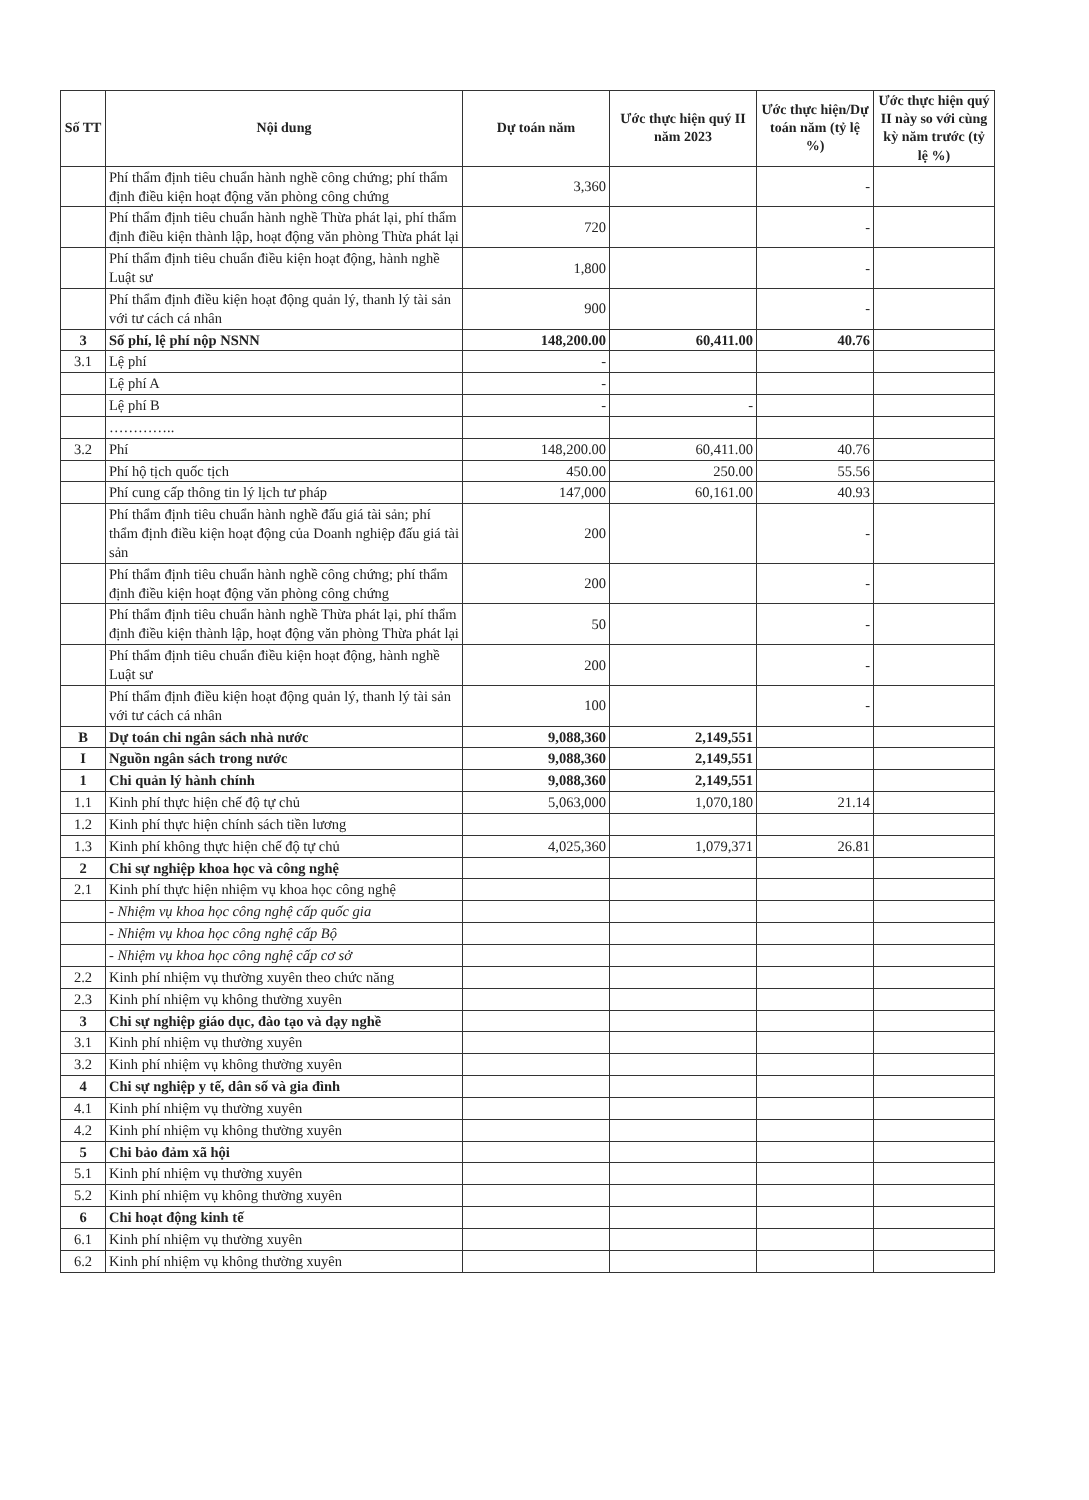| Số TT | Nội dung | Dự toán năm | Ước thực hiện quý II năm 2023 | Ước thực hiện/Dự toán năm (tỷ lệ %) | Ước thực hiện quý II này so với cùng kỳ năm trước (tỷ lệ %) |
| --- | --- | --- | --- | --- | --- |
| | Phí thẩm định tiêu chuẩn hành nghề công chứng; phí thẩm định điều kiện hoạt động văn phòng công chứng | 3,360 | | - | |
| | Phí thẩm định tiêu chuẩn hành nghề Thừa phát lại, phí thẩm định điều kiện thành lập, hoạt động văn phòng Thừa phát lại | 720 | | - | |
| | Phí thẩm định tiêu chuẩn điều kiện hoạt động, hành nghề Luật sư | 1,800 | | - | |
| | Phí thẩm định điều kiện hoạt động quản lý, thanh lý tài sản với tư cách cá nhân | 900 | | - | |
| 3 | Số phí, lệ phí nộp NSNN | 148,200.00 | 60,411.00 | 40.76 | |
| 3.1 | Lệ phí | - | | | |
| | Lệ phí A | - | | | |
| | Lệ phí B | - | - | | |
| | ………….. | | | | |
| 3.2 | Phí | 148,200.00 | 60,411.00 | 40.76 | |
| | Phí hộ tịch quốc tịch | 450.00 | 250.00 | 55.56 | |
| | Phí cung cấp thông tin lý lịch tư pháp | 147,000 | 60,161.00 | 40.93 | |
| | Phí thẩm định tiêu chuẩn hành nghề đấu giá tài sản; phí thẩm định điều kiện hoạt động của Doanh nghiệp đấu giá tài sản | 200 | | - | |
| | Phí thẩm định tiêu chuẩn hành nghề công chứng; phí thẩm định điều kiện hoạt động văn phòng công chứng | 200 | | - | |
| | Phí thẩm định tiêu chuẩn hành nghề Thừa phát lại, phí thẩm định điều kiện thành lập, hoạt động văn phòng Thừa phát lại | 50 | | - | |
| | Phí thẩm định tiêu chuẩn điều kiện hoạt động, hành nghề Luật sư | 200 | | - | |
| | Phí thẩm định điều kiện hoạt động quản lý, thanh lý tài sản với tư cách cá nhân | 100 | | - | |
| B | Dự toán chi ngân sách nhà nước | 9,088,360 | 2,149,551 | | |
| I | Nguồn ngân sách trong nước | 9,088,360 | 2,149,551 | | |
| 1 | Chi quản lý hành chính | 9,088,360 | 2,149,551 | | |
| 1.1 | Kinh phí thực hiện chế độ tự chủ | 5,063,000 | 1,070,180 | 21.14 | |
| 1.2 | Kinh phí thực hiện chính sách tiền lương | | | | |
| 1.3 | Kinh phí không thực hiện chế độ tự chủ | 4,025,360 | 1,079,371 | 26.81 | |
| 2 | Chi sự nghiệp khoa học và công nghệ | | | | |
| 2.1 | Kinh phí thực hiện nhiệm vụ khoa học công nghệ | | | | |
| | - Nhiệm vụ khoa học công nghệ cấp quốc gia | | | | |
| | - Nhiệm vụ khoa học công nghệ cấp Bộ | | | | |
| | - Nhiệm vụ khoa học công nghệ cấp cơ sở | | | | |
| 2.2 | Kinh phí nhiệm vụ thường xuyên theo chức năng | | | | |
| 2.3 | Kinh phí nhiệm vụ không thường xuyên | | | | |
| 3 | Chi sự nghiệp giáo dục, đào tạo và dạy nghề | | | | |
| 3.1 | Kinh phí nhiệm vụ thường xuyên | | | | |
| 3.2 | Kinh phí nhiệm vụ không thường xuyên | | | | |
| 4 | Chi sự nghiệp y tế, dân số và gia đình | | | | |
| 4.1 | Kinh phí nhiệm vụ thường xuyên | | | | |
| 4.2 | Kinh phí nhiệm vụ không thường xuyên | | | | |
| 5 | Chi bảo đảm xã hội | | | | |
| 5.1 | Kinh phí nhiệm vụ thường xuyên | | | | |
| 5.2 | Kinh phí nhiệm vụ không thường xuyên | | | | |
| 6 | Chi hoạt động kinh tế | | | | |
| 6.1 | Kinh phí nhiệm vụ thường xuyên | | | | |
| 6.2 | Kinh phí nhiệm vụ không thường xuyên | | | | |